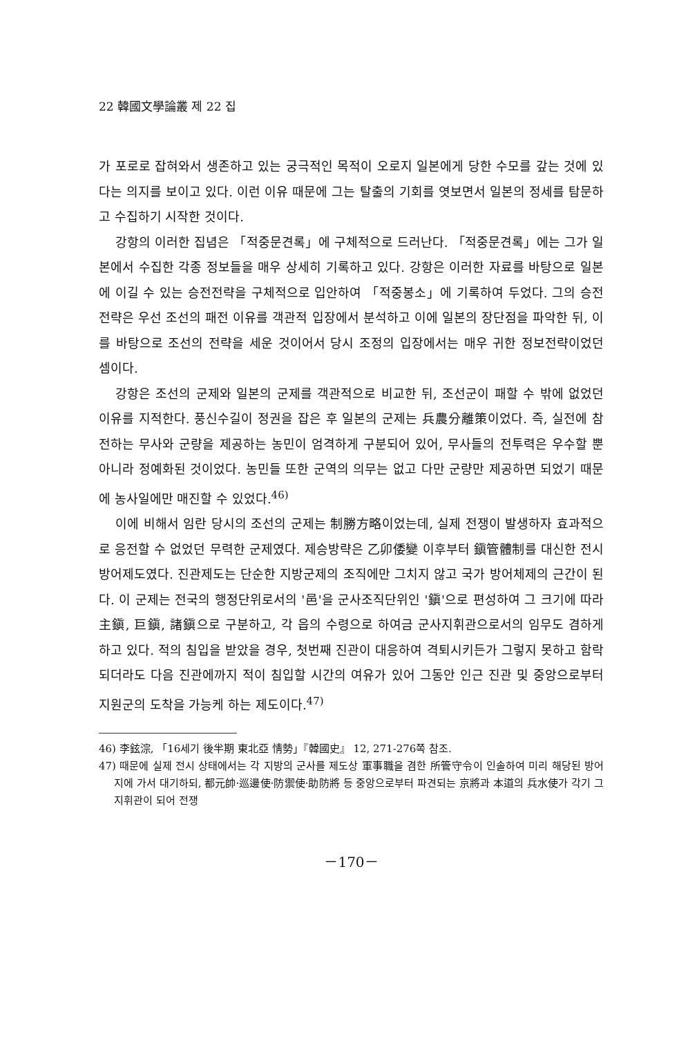22 韓國文學論叢 제 22 집
가 포로로 잡혀와서 생존하고 있는 궁극적인 목적이 오로지 일본에게 당한 수모를 갚는 것에 있다는 의지를 보이고 있다. 이런 이유 때문에 그는 탈출의 기회를 엿보면서 일본의 정세를 탐문하고 수집하기 시작한 것이다.
강항의 이러한 집념은 「적중문견록」에 구체적으로 드러난다. 「적중문견록」에는 그가 일본에서 수집한 각종 정보들을 매우 상세히 기록하고 있다. 강항은 이러한 자료를 바탕으로 일본에 이길 수 있는 승전전략을 구체적으로 입안하여 「적중봉소」에 기록하여 두었다. 그의 승전전략은 우선 조선의 패전 이유를 객관적 입장에서 분석하고 이에 일본의 장단점을 파악한 뒤, 이를 바탕으로 조선의 전략을 세운 것이어서 당시 조정의 입장에서는 매우 귀한 정보전략이었던 셈이다.
강항은 조선의 군제와 일본의 군제를 객관적으로 비교한 뒤, 조선군이 패할 수 밖에 없었던 이유를 지적한다. 풍신수길이 정권을 잡은 후 일본의 군제는 兵農分離策이었다. 즉, 실전에 참전하는 무사와 군량을 제공하는 농민이 엄격하게 구분되어 있어, 무사들의 전투력은 우수할 뿐 아니라 정예화된 것이었다. 농민들 또한 군역의 의무는 없고 다만 군량만 제공하면 되었기 때문에 농사일에만 매진할 수 있었다.<sup>46)</sup>
이에 비해서 임란 당시의 조선의 군제는 制勝方略이었는데, 실제 전쟁이 발생하자 효과적으로 응전할 수 없었던 무력한 군제였다. 제승방략은 乙卯倭變 이후부터 鎭管體制를 대신한 전시 방어제도였다. 진관제도는 단순한 지방군제의 조직에만 그치지 않고 국가 방어체제의 근간이 된다. 이 군제는 전국의 행정단위로서의 '邑'을 군사조직단위인 '鎭'으로 편성하여 그 크기에 따라 主鎭, 巨鎭, 諸鎭으로 구분하고, 각 읍의 수령으로 하여금 군사지휘관으로서의 임무도 겸하게 하고 있다. 적의 침입을 받았을 경우, 첫번째 진관이 대응하여 격퇴시키든가 그렇지 못하고 함락되더라도 다음 진관에까지 적이 침입할 시간의 여유가 있어 그동안 인근 진관 및 중앙으로부터 지원군의 도착을 가능케 하는 제도이다.<sup>47)</sup>
46) 李鉉淙, 「16세기 後半期 東北亞 情勢」『韓國史』 12, 271-276쪽 참조.
47) 때문에 실제 전시 상태에서는 각 지방의 군사를 제도상 軍事職을 겸한 所管守令이 인솔하여 미리 해당된 방어지에 가서 대기하되, 都元帥·巡邊使·防禦使·助防將 등 중앙으로부터 파견되는 京將과 本道의 兵水使가 각기 그 지휘관이 되어 전쟁
－170－